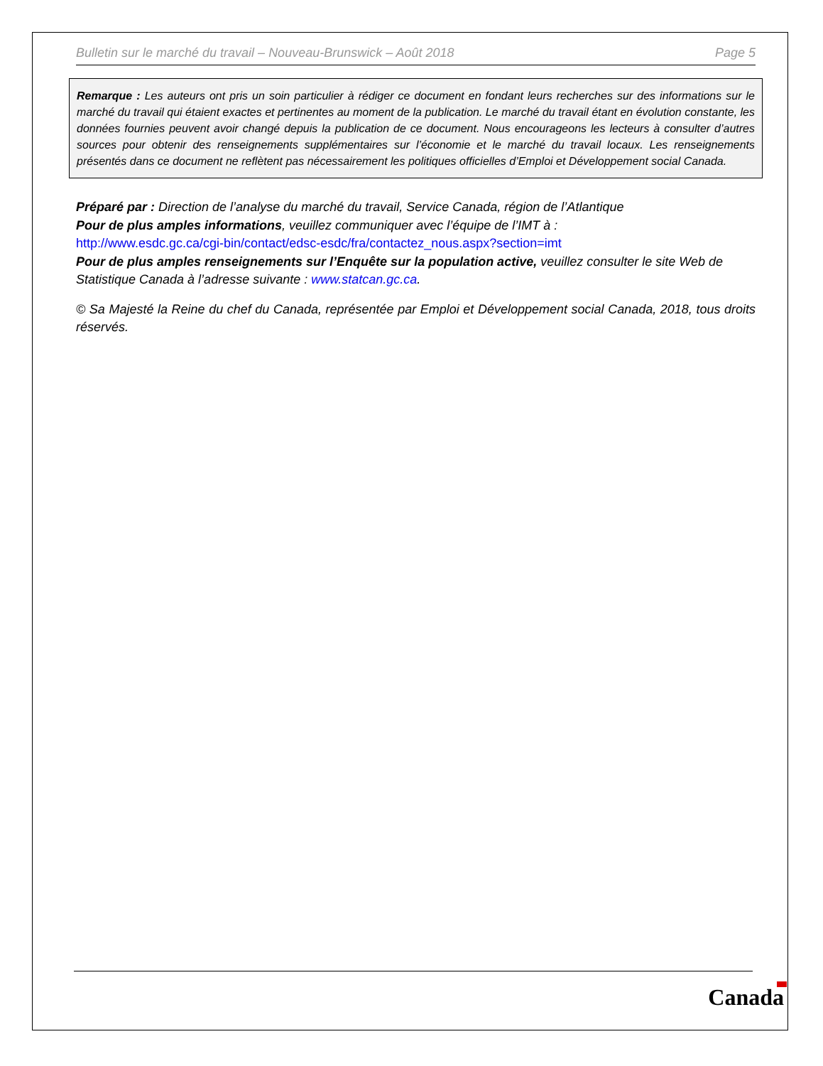Bulletin sur le marché du travail – Nouveau-Brunswick – Août 2018 Page 5
Remarque : Les auteurs ont pris un soin particulier à rédiger ce document en fondant leurs recherches sur des informations sur le marché du travail qui étaient exactes et pertinentes au moment de la publication. Le marché du travail étant en évolution constante, les données fournies peuvent avoir changé depuis la publication de ce document. Nous encourageons les lecteurs à consulter d’autres sources pour obtenir des renseignements supplémentaires sur l’économie et le marché du travail locaux. Les renseignements présentés dans ce document ne reflètent pas nécessairement les politiques officielles d’Emploi et Développement social Canada.
Préparé par : Direction de l’analyse du marché du travail, Service Canada, région de l’Atlantique
Pour de plus amples informations, veuillez communiquer avec l’équipe de l’IMT à :
http://www.esdc.gc.ca/cgi-bin/contact/edsc-esdc/fra/contactez_nous.aspx?section=imt
Pour de plus amples renseignements sur l’Enquête sur la population active, veuillez consulter le site Web de Statistique Canada à l’adresse suivante : www.statcan.gc.ca.
© Sa Majesté la Reine du chef du Canada, représentée par Emploi et Développement social Canada, 2018, tous droits réservés.
Canada